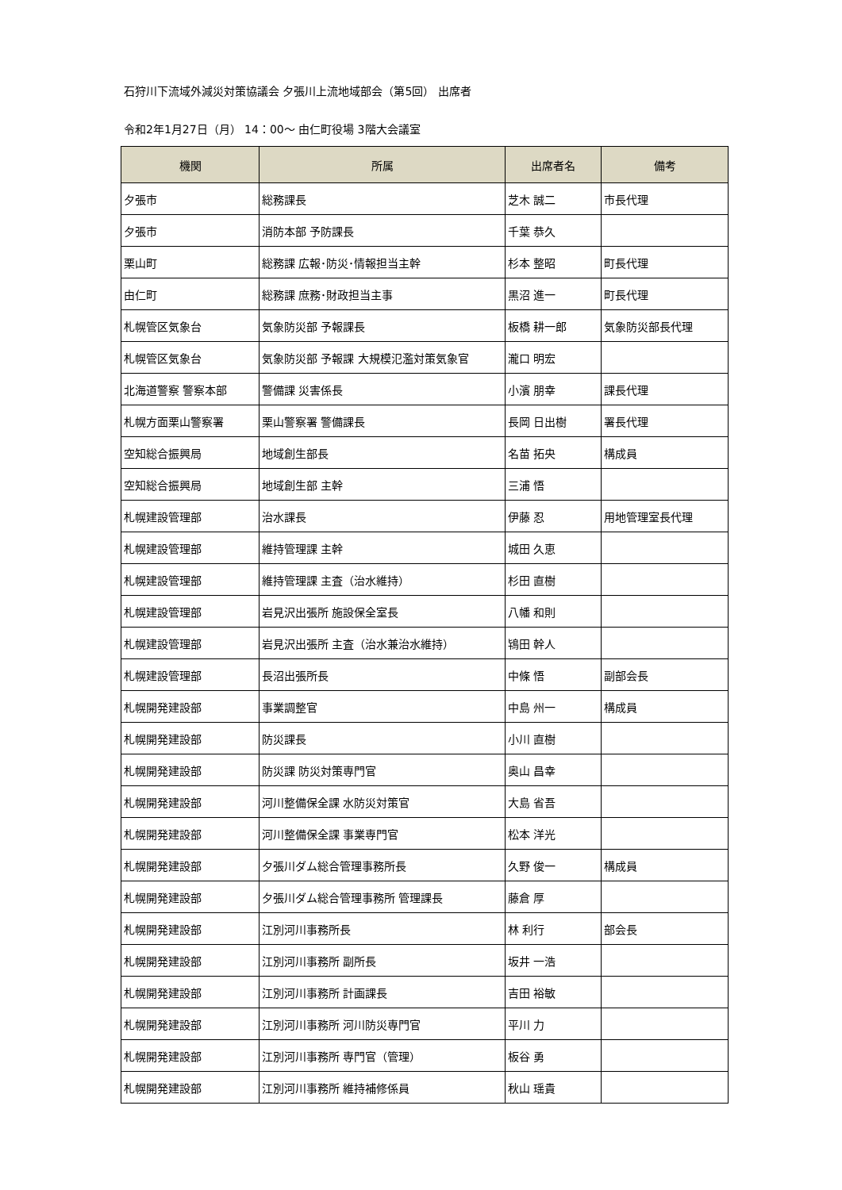石狩川下流域外減災対策協議会 夕張川上流地域部会（第5回） 出席者
令和2年1月27日（月） 14：00～ 由仁町役場 3階大会議室
| 機関 | 所属 | 出席者名 | 備考 |
| --- | --- | --- | --- |
| 夕張市 | 総務課長 | 芝木 誠二 | 市長代理 |
| 夕張市 | 消防本部 予防課長 | 千葉 恭久 | |
| 栗山町 | 総務課 広報･防災･情報担当主幹 | 杉本 整昭 | 町長代理 |
| 由仁町 | 総務課 庶務･財政担当主事 | 黒沼 進一 | 町長代理 |
| 札幌管区気象台 | 気象防災部 予報課長 | 板橋 耕一郎 | 気象防災部長代理 |
| 札幌管区気象台 | 気象防災部 予報課 大規模氾濫対策気象官 | 瀧口 明宏 | |
| 北海道警察 警察本部 | 警備課 災害係長 | 小濱 朋幸 | 課長代理 |
| 札幌方面栗山警察署 | 栗山警察署 警備課長 | 長岡 日出樹 | 署長代理 |
| 空知総合振興局 | 地域創生部長 | 名苗 拓央 | 構成員 |
| 空知総合振興局 | 地域創生部 主幹 | 三浦 悟 | |
| 札幌建設管理部 | 治水課長 | 伊藤 忍 | 用地管理室長代理 |
| 札幌建設管理部 | 維持管理課 主幹 | 城田 久恵 | |
| 札幌建設管理部 | 維持管理課 主査（治水維持） | 杉田 直樹 | |
| 札幌建設管理部 | 岩見沢出張所 施設保全室長 | 八幡 和則 | |
| 札幌建設管理部 | 岩見沢出張所 主査（治水兼治水維持） | 鴇田 幹人 | |
| 札幌建設管理部 | 長沼出張所長 | 中條 悟 | 副部会長 |
| 札幌開発建設部 | 事業調整官 | 中島 州一 | 構成員 |
| 札幌開発建設部 | 防災課長 | 小川 直樹 | |
| 札幌開発建設部 | 防災課 防災対策専門官 | 奥山 昌幸 | |
| 札幌開発建設部 | 河川整備保全課 水防災対策官 | 大島 省吾 | |
| 札幌開発建設部 | 河川整備保全課 事業専門官 | 松本 洋光 | |
| 札幌開発建設部 | 夕張川ダム総合管理事務所長 | 久野 俊一 | 構成員 |
| 札幌開発建設部 | 夕張川ダム総合管理事務所 管理課長 | 藤倉 厚 | |
| 札幌開発建設部 | 江別河川事務所長 | 林 利行 | 部会長 |
| 札幌開発建設部 | 江別河川事務所 副所長 | 坂井 一浩 | |
| 札幌開発建設部 | 江別河川事務所 計画課長 | 吉田 裕敏 | |
| 札幌開発建設部 | 江別河川事務所 河川防災専門官 | 平川 力 | |
| 札幌開発建設部 | 江別河川事務所 専門官（管理） | 板谷 勇 | |
| 札幌開発建設部 | 江別河川事務所 維持補修係員 | 秋山 瑶貴 | |